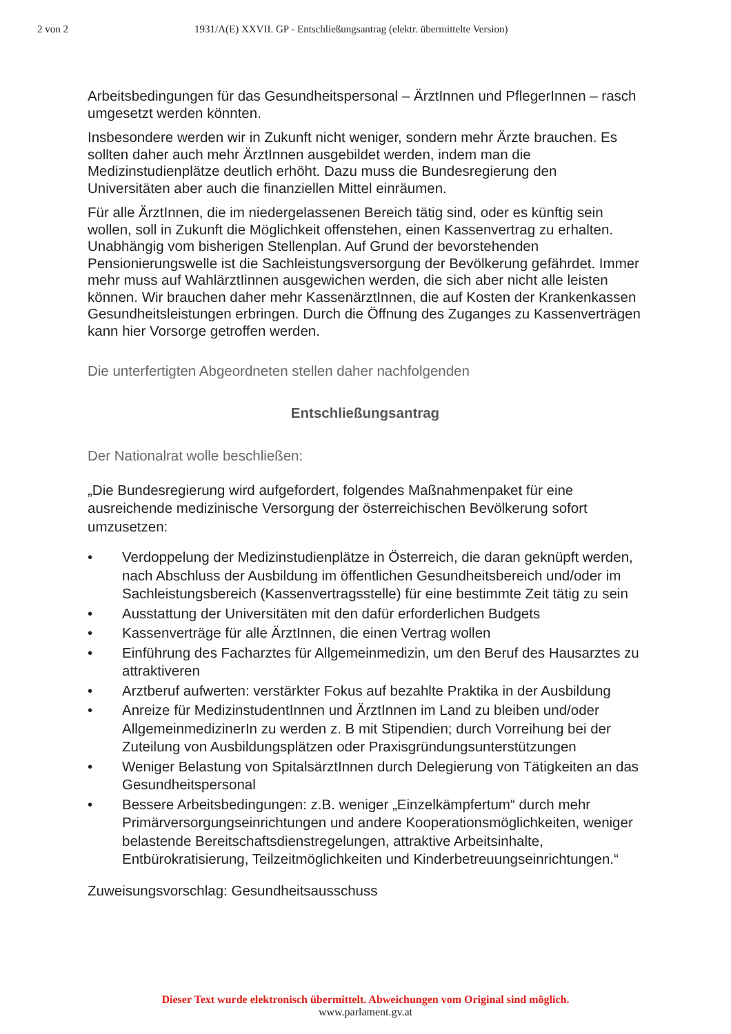2 von 2 1931/A(E) XXVII. GP - Entschließungsantrag (elektr. übermittelte Version)
Arbeitsbedingungen für das Gesundheitspersonal – ÄrztInnen und PflegerInnen – rasch umgesetzt werden könnten.
Insbesondere werden wir in Zukunft nicht weniger, sondern mehr Ärzte brauchen. Es sollten daher auch mehr ÄrztInnen ausgebildet werden, indem man die Medizinstudienplätze deutlich erhöht. Dazu muss die Bundesregierung den Universitäten aber auch die finanziellen Mittel einräumen.
Für alle ÄrztInnen, die im niedergelassenen Bereich tätig sind, oder es künftig sein wollen, soll in Zukunft die Möglichkeit offenstehen, einen Kassenvertrag zu erhalten. Unabhängig vom bisherigen Stellenplan. Auf Grund der bevorstehenden Pensionierungswelle ist die Sachleistungsversorgung der Bevölkerung gefährdet. Immer mehr muss auf WahlärztIinnen ausgewichen werden, die sich aber nicht alle leisten können. Wir brauchen daher mehr KassenärztInnen, die auf Kosten der Krankenkassen Gesundheitsleistungen erbringen. Durch die Öffnung des Zuganges zu Kassenverträgen kann hier Vorsorge getroffen werden.
Die unterfertigten Abgeordneten stellen daher nachfolgenden
Entschließungsantrag
Der Nationalrat wolle beschließen:
„Die Bundesregierung wird aufgefordert, folgendes Maßnahmenpaket für eine ausreichende medizinische Versorgung der österreichischen Bevölkerung sofort umzusetzen:
• Verdoppelung der Medizinstudienplätze in Österreich, die daran geknüpft werden, nach Abschluss der Ausbildung im öffentlichen Gesundheitsbereich und/oder im Sachleistungsbereich (Kassenvertragsstelle) für eine bestimmte Zeit tätig zu sein
• Ausstattung der Universitäten mit den dafür erforderlichen Budgets
• Kassenverträge für alle ÄrztInnen, die einen Vertrag wollen
• Einführung des Facharztes für Allgemeinmedizin, um den Beruf des Hausarztes zu attraktiveren
• Arztberuf aufwerten: verstärkter Fokus auf bezahlte Praktika in der Ausbildung
• Anreize für MedizinstudentInnen und ÄrztInnen im Land zu bleiben und/oder AllgemeinmedizinerIn zu werden z. B mit Stipendien; durch Vorreihung bei der Zuteilung von Ausbildungsplätzen oder Praxisgründungsunterstützungen
• Weniger Belastung von SpitalsärztInnen durch Delegierung von Tätigkeiten an das Gesundheitspersonal
• Bessere Arbeitsbedingungen: z.B. weniger „Einzelkämpfertum“ durch mehr Primärversorgungseinrichtungen und andere Kooperationsmöglichkeiten, weniger belastende Bereitschaftsdienstregelungen, attraktive Arbeitsinhalte, Entbürokratisierung, Teilzeitmöglichkeiten und Kinderbetreuungseinrichtungen.“
Zuweisungsvorschlag: Gesundheitsausschuss
Dieser Text wurde elektronisch übermittelt. Abweichungen vom Original sind möglich.
www.parlament.gv.at